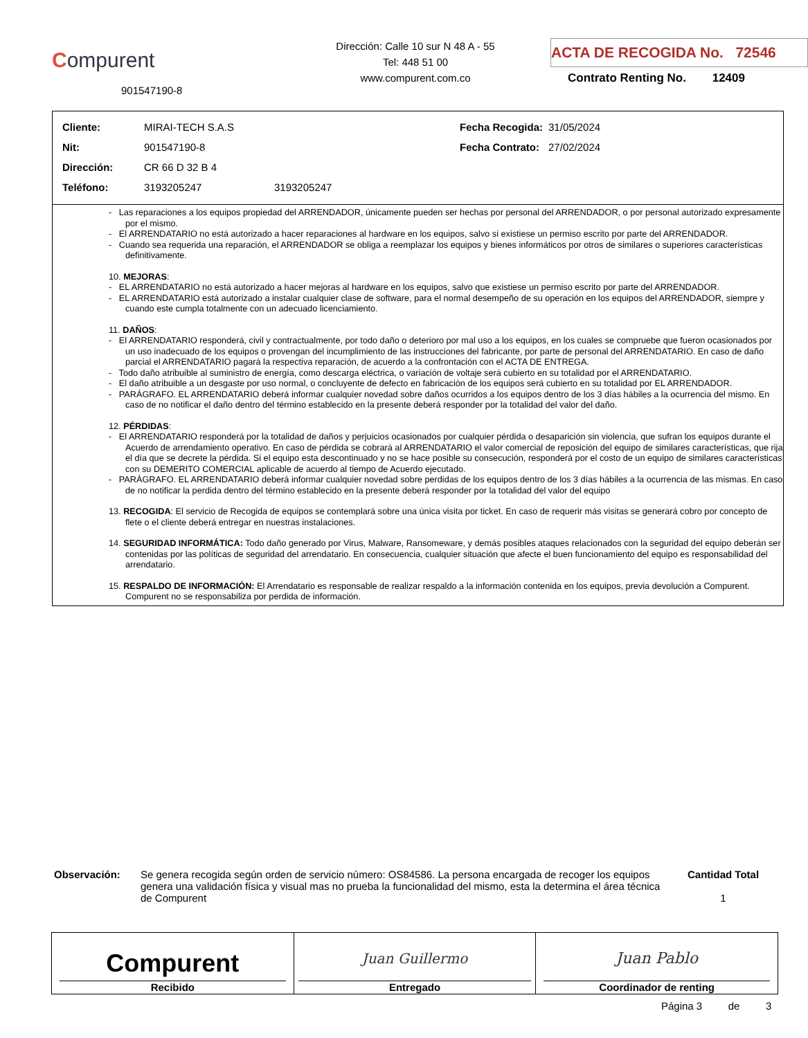Compurent
901547190-8
Dirección: Calle 10 sur N 48 A - 55
Tel: 448 51 00
www.compurent.com.co
ACTA DE RECOGIDA No. 72546
Contrato Renting No. 12409
| Cliente: | MIRAI-TECH S.A.S | | Fecha Recogida: | 31/05/2024 |
| Nit: | 901547190-8 | | Fecha Contrato: | 27/02/2024 |
| Dirección: | CR 66 D 32 B 4 | | | |
| Teléfono: | 3193205247 | 3193205247 | | |
- Las reparaciones a los equipos propiedad del ARRENDADOR, únicamente pueden ser hechas por personal del ARRENDADOR, o por personal autorizado expresamente por el mismo.
- El ARRENDATARIO no está autorizado a hacer reparaciones al hardware en los equipos, salvo si existiese un permiso escrito por parte del ARRENDADOR.
- Cuando sea requerida una reparación, el ARRENDADOR se obliga a reemplazar los equipos y bienes informáticos por otros de similares o superiores características definitivamente.
10. MEJORAS:
- EL ARRENDATARIO no está autorizado a hacer mejoras al hardware en los equipos, salvo que existiese un permiso escrito por parte del ARRENDADOR.
- EL ARRENDATARIO está autorizado a instalar cualquier clase de software, para el normal desempeño de su operación en los equipos del ARRENDADOR, siempre y cuando este cumpla totalmente con un adecuado licenciamiento.
11. DAÑOS:
- El ARRENDATARIO responderá, civil y contractualmente, por todo daño o deterioro por mal uso a los equipos, en los cuales se compruebe que fueron ocasionados por un uso inadecuado de los equipos o provengan del incumplimiento de las instrucciones del fabricante, por parte de personal del ARRENDATARIO. En caso de daño parcial el ARRENDATARIO pagará la respectiva reparación, de acuerdo a la confrontación con el ACTA DE ENTREGA.
- Todo daño atribuible al suministro de energía, como descarga eléctrica, o variación de voltaje será cubierto en su totalidad por el ARRENDATARIO.
- El daño atribuible a un desgaste por uso normal, o concluyente de defecto en fabricación de los equipos será cubierto en su totalidad por EL ARRENDADOR.
- PARÁGRAFO. EL ARRENDATARIO deberá informar cualquier novedad sobre daños ocurridos a los equipos dentro de los 3 días hábiles a la ocurrencia del mismo. En caso de no notificar el daño dentro del término establecido en la presente deberá responder por la totalidad del valor del daño.
12. PÉRDIDAS:
- El ARRENDATARIO responderá por la totalidad de daños y perjuicios ocasionados por cualquier pérdida o desaparición sin violencia, que sufran los equipos durante el Acuerdo de arrendamiento operativo. En caso de pérdida se cobrará al ARRENDATARIO el valor comercial de reposición del equipo de similares características, que rija el día que se decrete la pérdida. Si el equipo esta descontinuado y no se hace posible su consecución, responderá por el costo de un equipo de similares características con su DEMERITO COMERCIAL aplicable de acuerdo al tiempo de Acuerdo ejecutado.
- PARÁGRAFO. EL ARRENDATARIO deberá informar cualquier novedad sobre perdidas de los equipos dentro de los 3 días hábiles a la ocurrencia de las mismas. En caso de no notificar la perdida dentro del término establecido en la presente deberá responder por la totalidad del valor del equipo
13. RECOGIDA: El servicio de Recogida de equipos se contemplará sobre una única visita por ticket. En caso de requerir más visitas se generará cobro por concepto de flete o el cliente deberá entregar en nuestras instalaciones.
14. SEGURIDAD INFORMÁTICA: Todo daño generado por Virus, Malware, Ransomeware, y demás posibles ataques relacionados con la seguridad del equipo deberán ser contenidas por las políticas de seguridad del arrendatario. En consecuencia, cualquier situación que afecte el buen funcionamiento del equipo es responsabilidad del arrendatario.
15. RESPALDO DE INFORMACIÓN: El Arrendatario es responsable de realizar respaldo a la información contenida en los equipos, previa devolución a Compurent. Compurent no se responsabiliza por perdida de información.
Observación: Se genera recogida según orden de servicio número: OS84586. La persona encargada de recoger los equipos genera una validación física y visual mas no prueba la funcionalidad del mismo, esta la determina el área técnica de Compurent
Cantidad Total
1
| Compurent Recibido | Juan Guillermo Entregado | Juan Pablo Coordinador de renting |
Página 3 de 3